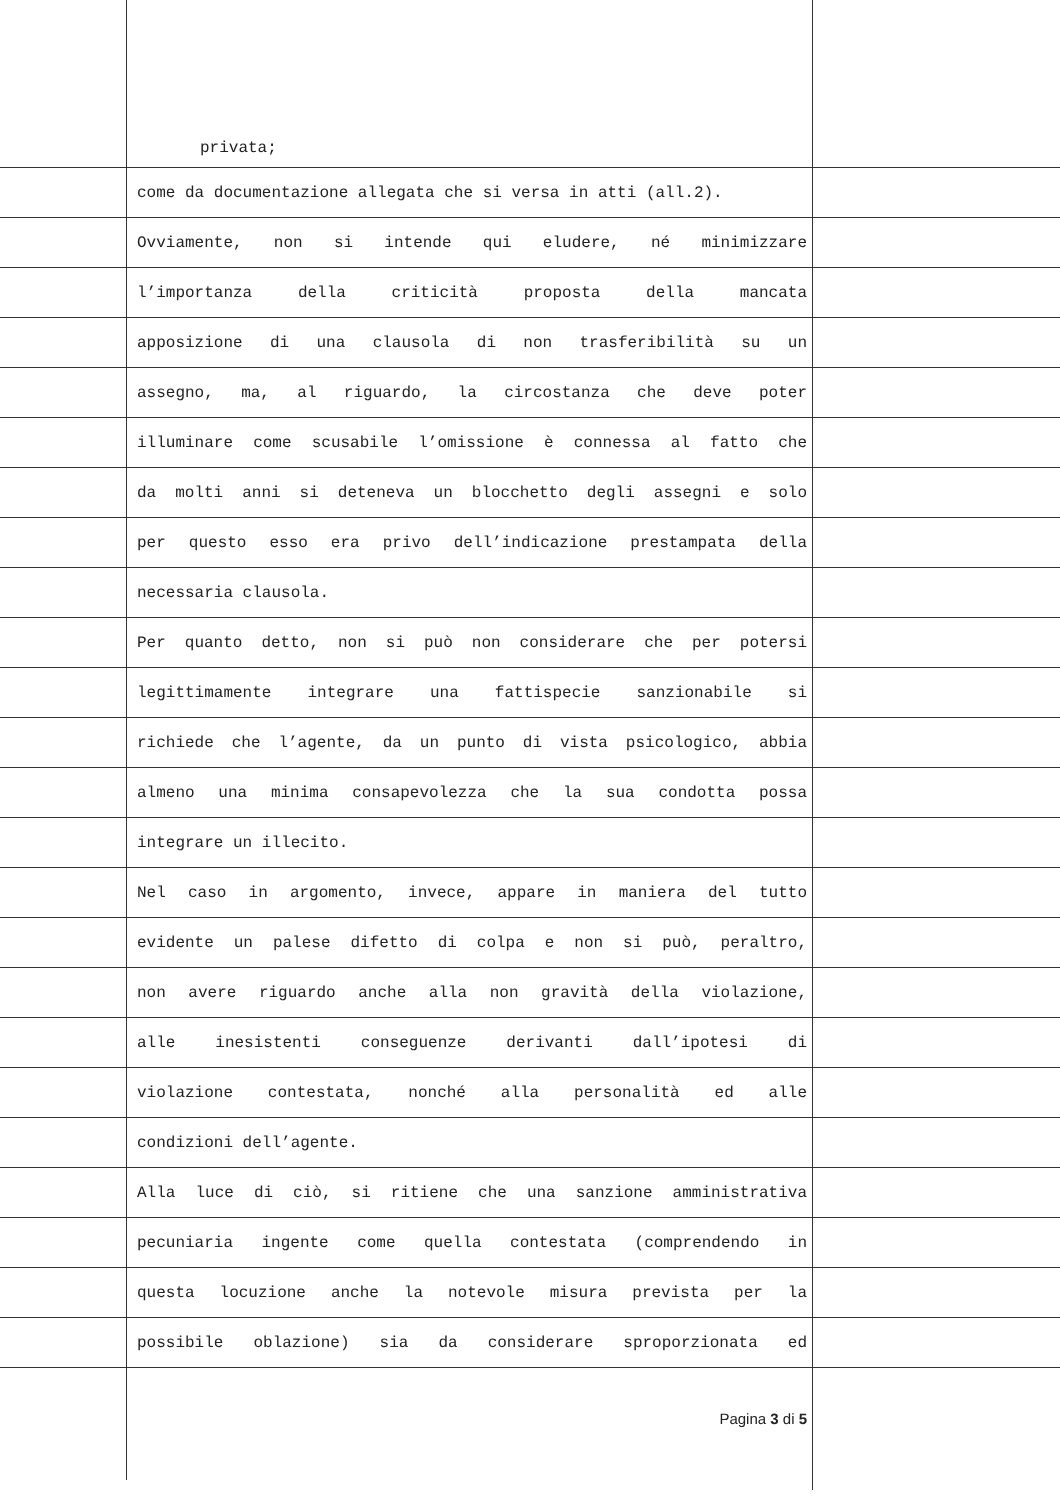privata;
come da documentazione allegata che si versa in atti (all.2).
Ovviamente, non si intende qui eludere, né minimizzare
l’importanza della criticità proposta della mancata
apposizione di una clausola di non trasferibilità su un
assegno, ma, al riguardo, la circostanza che deve poter
illuminare come scusabile l’omissione è connessa al fatto che
da molti anni si deteneva un blocchetto degli assegni e solo
per questo esso era privo dell’indicazione prestampata della
necessaria clausola.
Per quanto detto, non si può non considerare che per potersi
legittimamente integrare una fattispecie sanzionabile si
richiede che l’agente, da un punto di vista psicologico, abbia
almeno una minima consapevolezza che la sua condotta possa
integrare un illecito.
Nel caso in argomento, invece, appare in maniera del tutto
evidente un palese difetto di colpa e non si può, peraltro,
non avere riguardo anche alla non gravità della violazione,
alle inesistenti conseguenze derivanti dall’ipotesi di
violazione contestata, nonché alla personalità ed alle
condizioni dell’agente.
Alla luce di ciò, si ritiene che una sanzione amministrativa
pecuniaria ingente come quella contestata (comprendendo in
questa locuzione anche la notevole misura prevista per la
possibile oblazione) sia da considerare sproporzionata ed
Pagina 3 di 5